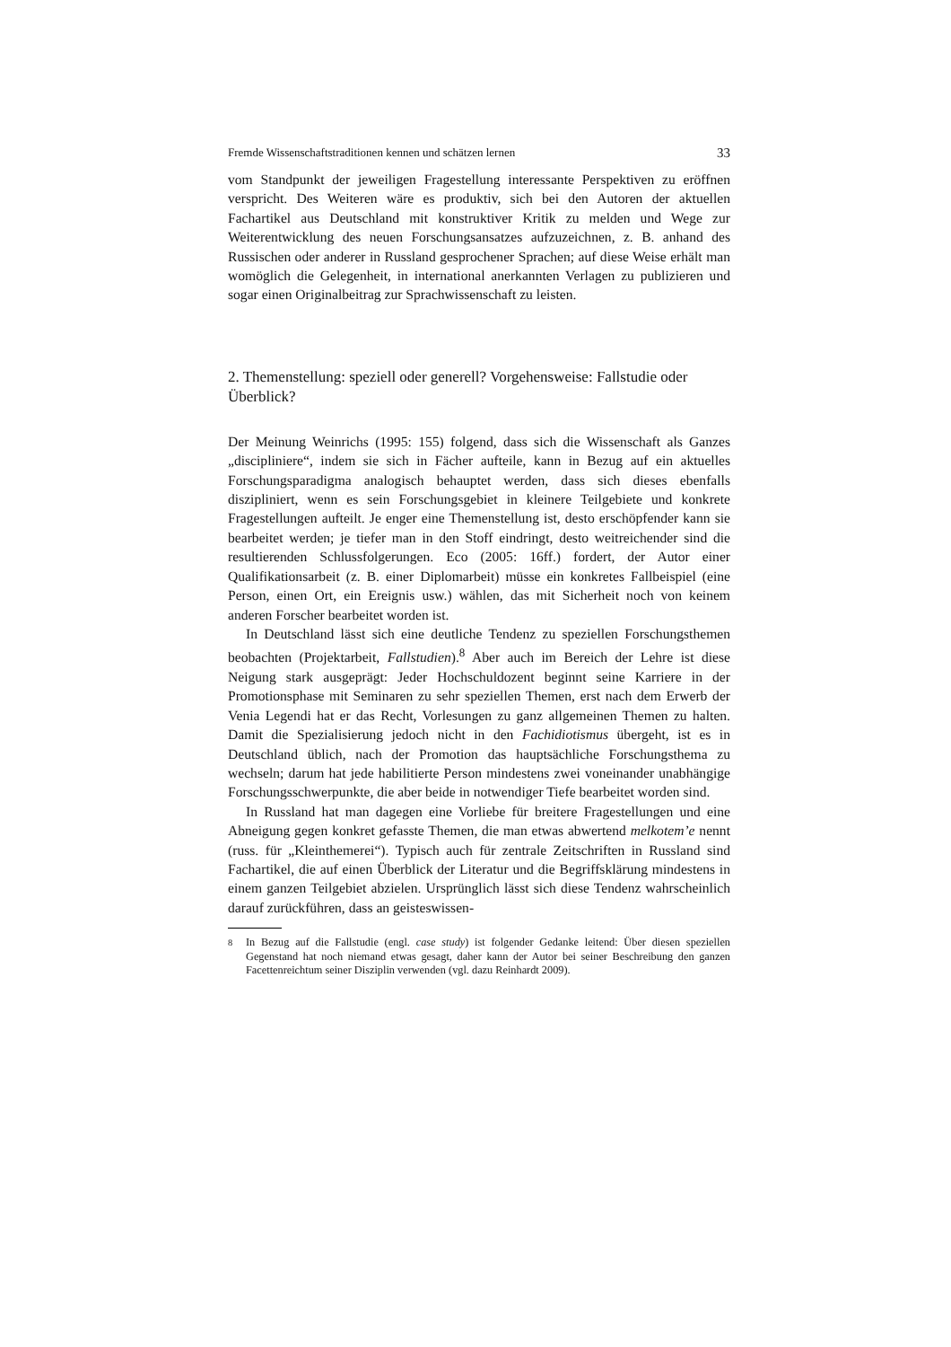Fremde Wissenschaftstraditionen kennen und schätzen lernen 33
vom Standpunkt der jeweiligen Fragestellung interessante Perspektiven zu eröffnen verspricht. Des Weiteren wäre es produktiv, sich bei den Autoren der aktuellen Fachartikel aus Deutschland mit konstruktiver Kritik zu melden und Wege zur Weiterentwicklung des neuen Forschungsansatzes aufzuzeichnen, z. B. anhand des Russischen oder anderer in Russland gesprochener Sprachen; auf diese Weise erhält man womöglich die Gelegenheit, in international anerkannten Verlagen zu publizieren und sogar einen Originalbeitrag zur Sprachwissenschaft zu leisten.
2. Themenstellung: speziell oder generell? Vorgehensweise: Fallstudie oder Überblick?
Der Meinung Weinrichs (1995: 155) folgend, dass sich die Wissenschaft als Ganzes „discipliniere“, indem sie sich in Fächer aufteile, kann in Bezug auf ein aktuelles Forschungsparadigma analogisch behauptet werden, dass sich dieses ebenfalls diszipliniert, wenn es sein Forschungsgebiet in kleinere Teilgebiete und konkrete Fragestellungen aufteilt. Je enger eine Themenstellung ist, desto erschöpfender kann sie bearbeitet werden; je tiefer man in den Stoff eindringt, desto weitreichender sind die resultierenden Schlussfolgerungen. Eco (2005: 16ff.) fordert, der Autor einer Qualifikationsarbeit (z. B. einer Diplomarbeit) müsse ein konkretes Fallbeispiel (eine Person, einen Ort, ein Ereignis usw.) wählen, das mit Sicherheit noch von keinem anderen Forscher bearbeitet worden ist.
In Deutschland lässt sich eine deutliche Tendenz zu speziellen Forschungsthemen beobachten (Projektarbeit, Fallstudien).<sup>8</sup> Aber auch im Bereich der Lehre ist diese Neigung stark ausgeprägt: Jeder Hochschuldozent beginnt seine Karriere in der Promotionsphase mit Seminaren zu sehr speziellen Themen, erst nach dem Erwerb der Venia Legendi hat er das Recht, Vorlesungen zu ganz allgemeinen Themen zu halten. Damit die Spezialisierung jedoch nicht in den Fachidiotismus übergeht, ist es in Deutschland üblich, nach der Promotion das hauptsächliche Forschungsthema zu wechseln; darum hat jede habilitierte Person mindestens zwei voneinander unabhängige Forschungsschwerpunkte, die aber beide in notwendiger Tiefe bearbeitet worden sind.
In Russland hat man dagegen eine Vorliebe für breitere Fragestellungen und eine Abneigung gegen konkret gefasste Themen, die man etwas abwertend melkotem’e nennt (russ. für „Kleinthemerei“). Typisch auch für zentrale Zeitschriften in Russland sind Fachartikel, die auf einen Überblick der Literatur und die Begriffsklärung mindestens in einem ganzen Teilgebiet abzielen. Ursprünglich lässt sich diese Tendenz wahrscheinlich darauf zurückführen, dass an geisteswissen-
<sup>8</sup> In Bezug auf die Fallstudie (engl. case study) ist folgender Gedanke leitend: Über diesen speziellen Gegenstand hat noch niemand etwas gesagt, daher kann der Autor bei seiner Beschreibung den ganzen Facettenreichtum seiner Disziplin verwenden (vgl. dazu Reinhardt 2009).